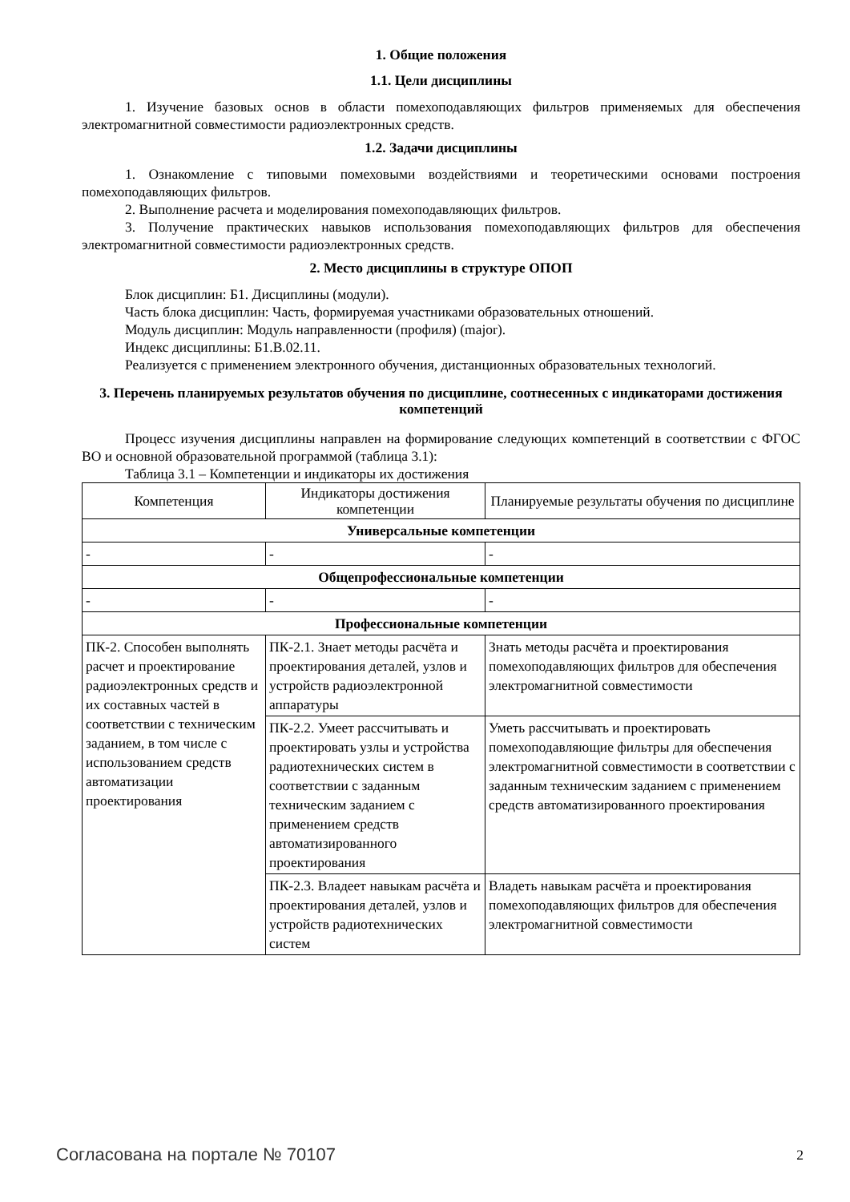1. Общие положения
1.1. Цели дисциплины
1. Изучение базовых основ в области помехоподавляющих фильтров применяемых для обеспечения электромагнитной совместимости радиоэлектронных средств.
1.2. Задачи дисциплины
1. Ознакомление с типовыми помеховыми воздействиями и теоретическими основами построения помехоподавляющих фильтров.
2. Выполнение расчета и моделирования помехоподавляющих фильтров.
3. Получение практических навыков использования помехоподавляющих фильтров для обеспечения электромагнитной совместимости радиоэлектронных средств.
2. Место дисциплины в структуре ОПОП
Блок дисциплин: Б1. Дисциплины (модули).
Часть блока дисциплин: Часть, формируемая участниками образовательных отношений.
Модуль дисциплин: Модуль направленности (профиля) (major).
Индекс дисциплины: Б1.В.02.11.
Реализуется с применением электронного обучения, дистанционных образовательных технологий.
3. Перечень планируемых результатов обучения по дисциплине, соотнесенных с индикаторами достижения компетенций
Процесс изучения дисциплины направлен на формирование следующих компетенций в соответствии с ФГОС ВО и основной образовательной программой (таблица 3.1):
Таблица 3.1 – Компетенции и индикаторы их достижения
| Компетенция | Индикаторы достижения компетенции | Планируемые результаты обучения по дисциплине |
| --- | --- | --- |
| Универсальные компетенции | | |
| - | - | - |
| Общепрофессиональные компетенции | | |
| - | - | - |
| Профессиональные компетенции | | |
| ПК-2. Способен выполнять расчет и проектирование радиоэлектронных средств и их составных частей в соответствии с техническим заданием, в том числе с использованием средств автоматизации проектирования | ПК-2.1. Знает методы расчёта и проектирования деталей, узлов и устройств радиоэлектронной аппаратуры | Знать методы расчёта и проектирования помехоподавляющих фильтров для обеспечения электромагнитной совместимости |
| | ПК-2.2. Умеет рассчитывать и проектировать узлы и устройства радиотехнических систем в соответствии с заданным техническим заданием с применением средств автоматизированного проектирования | Уметь рассчитывать и проектировать помехоподавляющие фильтры для обеспечения электромагнитной совместимости в соответствии с заданным техническим заданием с применением средств автоматизированного проектирования |
| | ПК-2.3. Владеет навыкам расчёта и проектирования деталей, узлов и устройств радиотехнических систем | Владеть навыкам расчёта и проектирования помехоподавляющих фильтров для обеспечения электромагнитной совместимости |
Согласована на портале № 70107 2